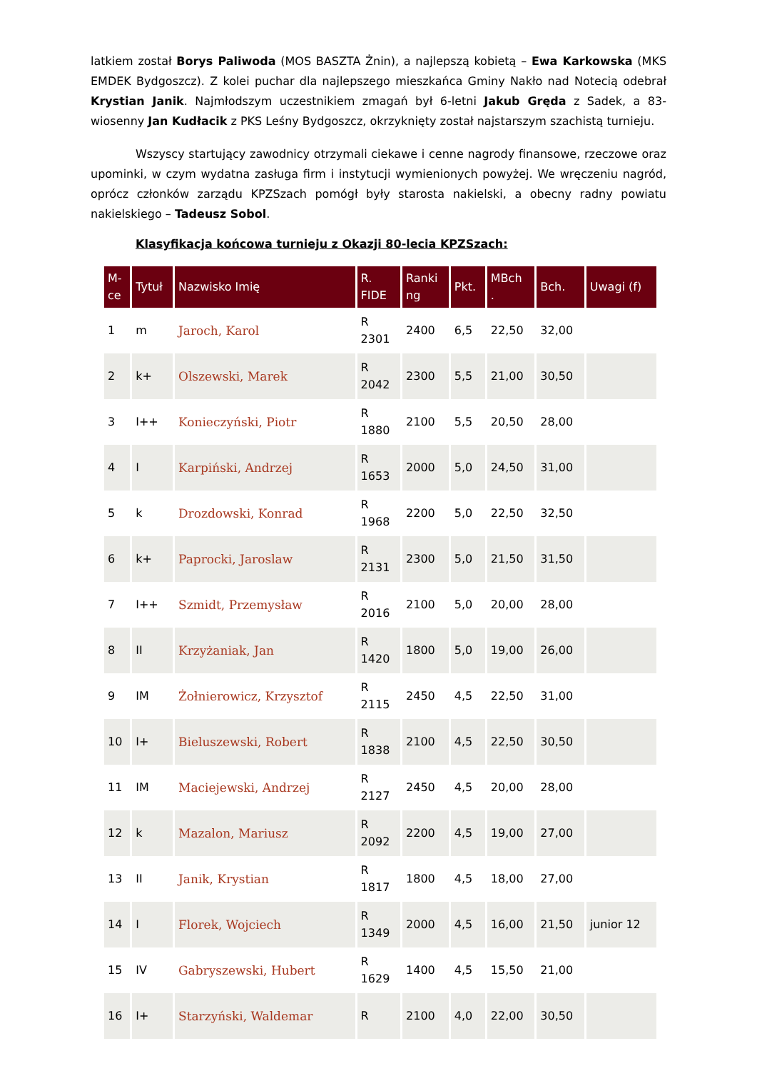latkiem został Borys Paliwoda (MOS BASZTA Żnin), a najlepszą kobietą – Ewa Karkowska (MKS EMDEK Bydgoszcz). Z kolei puchar dla najlepszego mieszkańca Gminy Nakło nad Notecią odebrał Krystian Janik. Najmłodszym uczestnikiem zmagań był 6-letni Jakub Gręda z Sadek, a 83-wiosenny Jan Kudłacik z PKS Leśny Bydgoszcz, okrzyknięty został najstarszym szachistą turnieju.
Wszyscy startujący zawodnicy otrzymali ciekawe i cenne nagrody finansowe, rzeczowe oraz upominki, w czym wydatna zasługa firm i instytucji wymienionych powyżej. We wręczeniu nagród, oprócz członków zarządu KPZSzach pomógł były starosta nakielski, a obecny radny powiatu nakielskiego – Tadeusz Sobol.
Klasyfikacja końcowa turnieju z Okazji 80-lecia KPZSzach:
| M- ce | Tytuł | Nazwisko Imię | R. FIDE | Ranki ng | Pkt. | MBch . | Bch. | Uwagi (f) |
| --- | --- | --- | --- | --- | --- | --- | --- | --- |
| 1 | m | Jaroch, Karol | R 2301 | 2400 | 6,5 | 22,50 | 32,00 | |
| 2 | k+ | Olszewski, Marek | R 2042 | 2300 | 5,5 | 21,00 | 30,50 | |
| 3 | I++ | Konieczyński, Piotr | R 1880 | 2100 | 5,5 | 20,50 | 28,00 | |
| 4 | I | Karpiński, Andrzej | R 1653 | 2000 | 5,0 | 24,50 | 31,00 | |
| 5 | k | Drozdowski, Konrad | R 1968 | 2200 | 5,0 | 22,50 | 32,50 | |
| 6 | k+ | Paprocki, Jaroslaw | R 2131 | 2300 | 5,0 | 21,50 | 31,50 | |
| 7 | I++ | Szmidt, Przemysław | R 2016 | 2100 | 5,0 | 20,00 | 28,00 | |
| 8 | II | Krzyżaniak, Jan | R 1420 | 1800 | 5,0 | 19,00 | 26,00 | |
| 9 | IM | Żołnierowicz, Krzysztof | R 2115 | 2450 | 4,5 | 22,50 | 31,00 | |
| 10 | I+ | Bieluszewski, Robert | R 1838 | 2100 | 4,5 | 22,50 | 30,50 | |
| 11 | IM | Maciejewski, Andrzej | R 2127 | 2450 | 4,5 | 20,00 | 28,00 | |
| 12 | k | Mazalon, Mariusz | R 2092 | 2200 | 4,5 | 19,00 | 27,00 | |
| 13 | II | Janik, Krystian | R 1817 | 1800 | 4,5 | 18,00 | 27,00 | |
| 14 | I | Florek, Wojciech | R 1349 | 2000 | 4,5 | 16,00 | 21,50 | junior 12 |
| 15 | IV | Gabryszewski, Hubert | R 1629 | 1400 | 4,5 | 15,50 | 21,00 | |
| 16 | I+ | Starzyński, Waldemar | R | 2100 | 4,0 | 22,00 | 30,50 | |